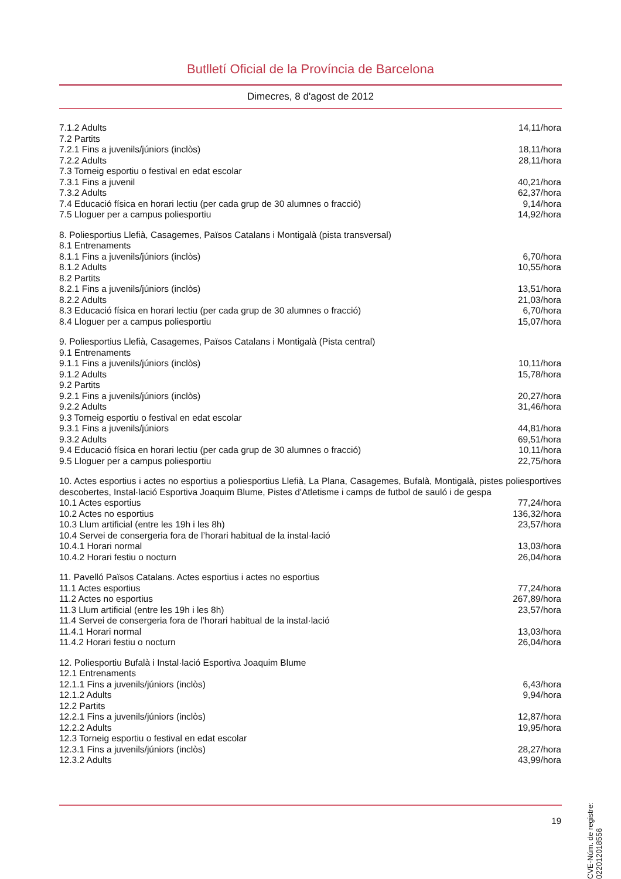Butlletí Oficial de la Província de Barcelona
Dimecres, 8 d'agost de 2012
7.1.2 Adults 14,11/hora
7.2 Partits
7.2.1 Fins a juvenils/júniors (inclòs) 18,11/hora
7.2.2 Adults 28,11/hora
7.3 Torneig esportiu o festival en edat escolar
7.3.1 Fins a juvenil 40,21/hora
7.3.2 Adults 62,37/hora
7.4 Educació física en horari lectiu (per cada grup de 30 alumnes o fracció) 9,14/hora
7.5 Lloguer per a campus poliesportiu 14,92/hora
8. Poliesportius Llefià, Casagemes, Països Catalans i Montigalà (pista transversal)
8.1 Entrenaments
8.1.1 Fins a juvenils/júniors (inclòs) 6,70/hora
8.1.2 Adults 10,55/hora
8.2 Partits
8.2.1 Fins a juvenils/júniors (inclòs) 13,51/hora
8.2.2 Adults 21,03/hora
8.3 Educació física en horari lectiu (per cada grup de 30 alumnes o fracció) 6,70/hora
8.4 Lloguer per a campus poliesportiu 15,07/hora
9. Poliesportius Llefià, Casagemes, Països Catalans i Montigalà (Pista central)
9.1 Entrenaments
9.1.1 Fins a juvenils/júniors (inclòs) 10,11/hora
9.1.2 Adults 15,78/hora
9.2 Partits
9.2.1 Fins a juvenils/júniors (inclòs) 20,27/hora
9.2.2 Adults 31,46/hora
9.3 Torneig esportiu o festival en edat escolar
9.3.1 Fins a juvenils/júniors 44,81/hora
9.3.2 Adults 69,51/hora
9.4 Educació física en horari lectiu (per cada grup de 30 alumnes o fracció) 10,11/hora
9.5 Lloguer per a campus poliesportiu 22,75/hora
10. Actes esportius i actes no esportius a poliesportius Llefià, La Plana, Casagemes, Bufalà, Montigalà, pistes poliesportives descobertes, Instal·lació Esportiva Joaquim Blume, Pistes d'Atletisme i camps de futbol de sauló i de gespa
10.1 Actes esportius 77,24/hora
10.2 Actes no esportius 136,32/hora
10.3 Llum artificial (entre les 19h i les 8h) 23,57/hora
10.4 Servei de consergeria fora de l’horari habitual de la instal·lació
10.4.1 Horari normal 13,03/hora
10.4.2 Horari festiu o nocturn 26,04/hora
11. Pavelló Països Catalans. Actes esportius i actes no esportius
11.1 Actes esportius 77,24/hora
11.2 Actes no esportius 267,89/hora
11.3 Llum artificial (entre les 19h i les 8h) 23,57/hora
11.4 Servei de consergeria fora de l’horari habitual de la instal·lació
11.4.1 Horari normal 13,03/hora
11.4.2 Horari festiu o nocturn 26,04/hora
12. Poliesportiu Bufalà i Instal·lació Esportiva Joaquim Blume
12.1 Entrenaments
12.1.1 Fins a juvenils/júniors (inclòs) 6,43/hora
12.1.2 Adults 9,94/hora
12.2 Partits
12.2.1 Fins a juvenils/júniors (inclòs) 12,87/hora
12.2.2 Adults 19,95/hora
12.3 Torneig esportiu o festival en edat escolar
12.3.1 Fins a juvenils/júniors (inclòs) 28,27/hora
12.3.2 Adults 43,99/hora
19
CVE-Núm. de registre: 022012018556